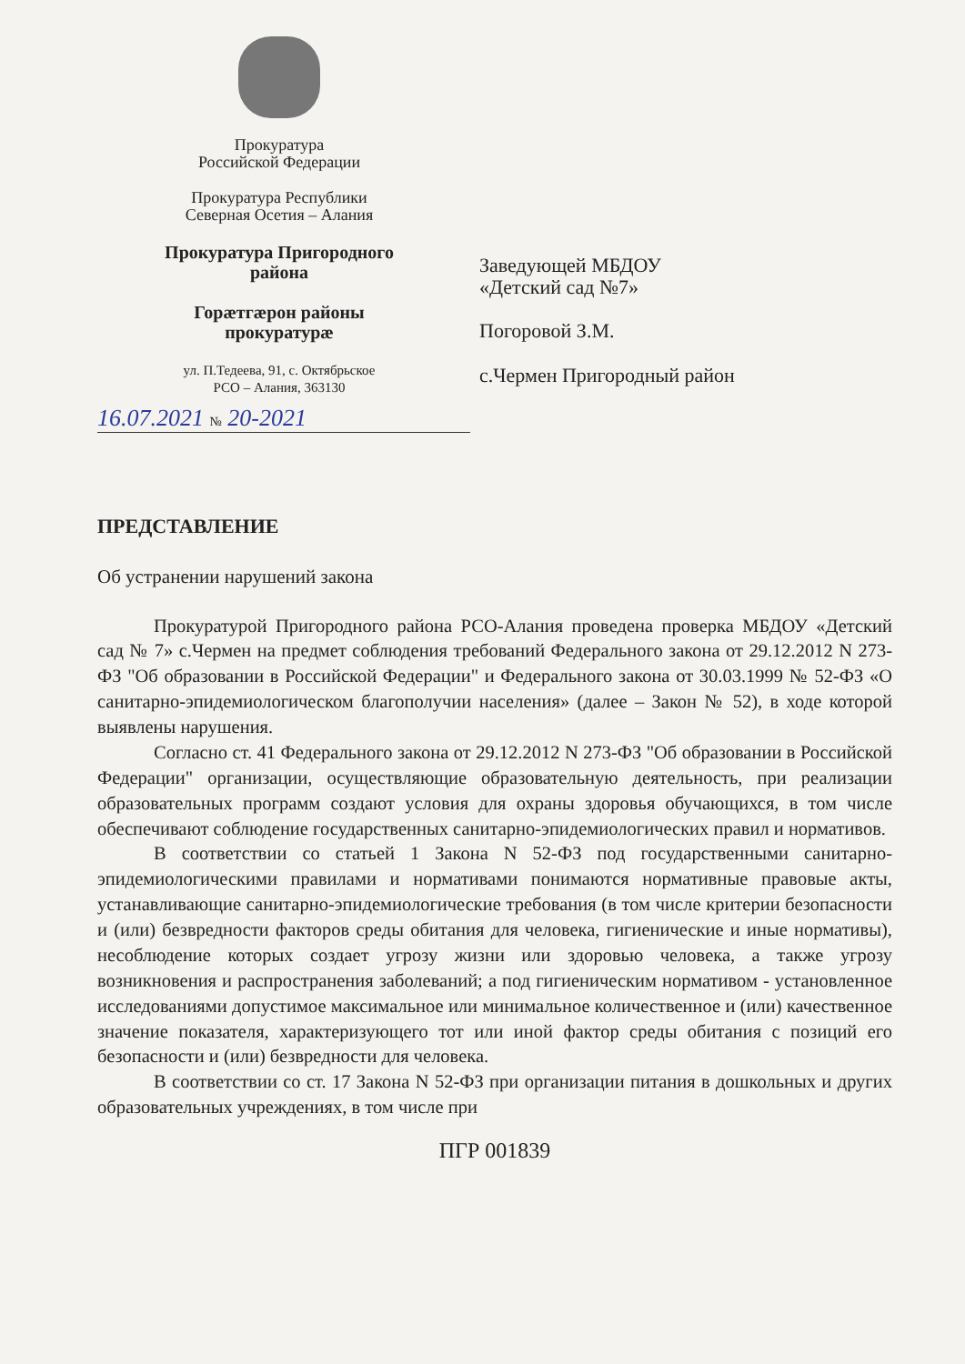Прокуратура
Российской Федерации
Прокуратура Республики
Северная Осетия – Алания
Прокуратура Пригородного
района
Горæтгæрон районы
прокуратурæ
ул. П.Тедеева, 91, с. Октябрьское
РСО – Алания, 363130
16.07.2021 № 20-2021
Заведующей МБДОУ
«Детский сад №7»
Погоровой З.М.
с.Чермен Пригородный район
ПРЕДСТАВЛЕНИЕ
Об устранении нарушений закона
Прокуратурой Пригородного района РСО-Алания проведена проверка МБДОУ «Детский сад № 7» с.Чермен на предмет соблюдения требований Федерального закона от 29.12.2012 N 273-ФЗ "Об образовании в Российской Федерации" и Федерального закона от 30.03.1999 № 52-ФЗ «О санитарно-эпидемиологическом благополучии населения» (далее – Закон № 52), в ходе которой выявлены нарушения.
Согласно ст. 41 Федерального закона от 29.12.2012 N 273-ФЗ "Об образовании в Российской Федерации" организации, осуществляющие образовательную деятельность, при реализации образовательных программ создают условия для охраны здоровья обучающихся, в том числе обеспечивают соблюдение государственных санитарно-эпидемиологических правил и нормативов.
В соответствии со статьей 1 Закона N 52-ФЗ под государственными санитарно-эпидемиологическими правилами и нормативами понимаются нормативные правовые акты, устанавливающие санитарно-эпидемиологические требования (в том числе критерии безопасности и (или) безвредности факторов среды обитания для человека, гигиенические и иные нормативы), несоблюдение которых создает угрозу жизни или здоровью человека, а также угрозу возникновения и распространения заболеваний; а под гигиеническим нормативом - установленное исследованиями допустимое максимальное или минимальное количественное и (или) качественное значение показателя, характеризующего тот или иной фактор среды обитания с позиций его безопасности и (или) безвредности для человека.
В соответствии со ст. 17 Закона N 52-ФЗ при организации питания в дошкольных и других образовательных учреждениях, в том числе при
ПГР 001839